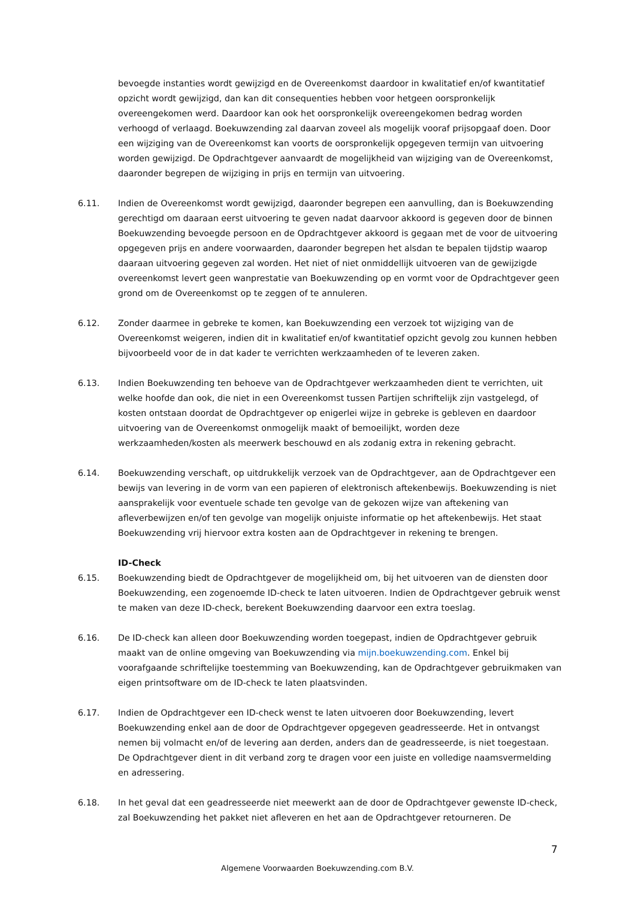bevoegde instanties wordt gewijzigd en de Overeenkomst daardoor in kwalitatief en/of kwantitatief opzicht wordt gewijzigd, dan kan dit consequenties hebben voor hetgeen oorspronkelijk overeengekomen werd. Daardoor kan ook het oorspronkelijk overeengekomen bedrag worden verhoogd of verlaagd. Boekuwzending zal daarvan zoveel als mogelijk vooraf prijsopgaaf doen. Door een wijziging van de Overeenkomst kan voorts de oorspronkelijk opgegeven termijn van uitvoering worden gewijzigd. De Opdrachtgever aanvaardt de mogelijkheid van wijziging van de Overeenkomst, daaronder begrepen de wijziging in prijs en termijn van uitvoering.
6.11. Indien de Overeenkomst wordt gewijzigd, daaronder begrepen een aanvulling, dan is Boekuwzending gerechtigd om daaraan eerst uitvoering te geven nadat daarvoor akkoord is gegeven door de binnen Boekuwzending bevoegde persoon en de Opdrachtgever akkoord is gegaan met de voor de uitvoering opgegeven prijs en andere voorwaarden, daaronder begrepen het alsdan te bepalen tijdstip waarop daaraan uitvoering gegeven zal worden. Het niet of niet onmiddellijk uitvoeren van de gewijzigde overeenkomst levert geen wanprestatie van Boekuwzending op en vormt voor de Opdrachtgever geen grond om de Overeenkomst op te zeggen of te annuleren.
6.12. Zonder daarmee in gebreke te komen, kan Boekuwzending een verzoek tot wijziging van de Overeenkomst weigeren, indien dit in kwalitatief en/of kwantitatief opzicht gevolg zou kunnen hebben bijvoorbeeld voor de in dat kader te verrichten werkzaamheden of te leveren zaken.
6.13. Indien Boekuwzending ten behoeve van de Opdrachtgever werkzaamheden dient te verrichten, uit welke hoofde dan ook, die niet in een Overeenkomst tussen Partijen schriftelijk zijn vastgelegd, of kosten ontstaan doordat de Opdrachtgever op enigerlei wijze in gebreke is gebleven en daardoor uitvoering van de Overeenkomst onmogelijk maakt of bemoeilijkt, worden deze werkzaamheden/kosten als meerwerk beschouwd en als zodanig extra in rekening gebracht.
6.14. Boekuwzending verschaft, op uitdrukkelijk verzoek van de Opdrachtgever, aan de Opdrachtgever een bewijs van levering in de vorm van een papieren of elektronisch aftekenbewijs. Boekuwzending is niet aansprakelijk voor eventuele schade ten gevolge van de gekozen wijze van aftekening van afleverbewijzen en/of ten gevolge van mogelijk onjuiste informatie op het aftekenbewijs. Het staat Boekuwzending vrij hiervoor extra kosten aan de Opdrachtgever in rekening te brengen.
ID-Check
6.15. Boekuwzending biedt de Opdrachtgever de mogelijkheid om, bij het uitvoeren van de diensten door Boekuwzending, een zogenoemde ID-check te laten uitvoeren. Indien de Opdrachtgever gebruik wenst te maken van deze ID-check, berekent Boekuwzending daarvoor een extra toeslag.
6.16. De ID-check kan alleen door Boekuwzending worden toegepast, indien de Opdrachtgever gebruik maakt van de online omgeving van Boekuwzending via mijn.boekuwzending.com. Enkel bij voorafgaande schriftelijke toestemming van Boekuwzending, kan de Opdrachtgever gebruikmaken van eigen printsoftware om de ID-check te laten plaatsvinden.
6.17. Indien de Opdrachtgever een ID-check wenst te laten uitvoeren door Boekuwzending, levert Boekuwzending enkel aan de door de Opdrachtgever opgegeven geadresseerde. Het in ontvangst nemen bij volmacht en/of de levering aan derden, anders dan de geadresseerde, is niet toegestaan. De Opdrachtgever dient in dit verband zorg te dragen voor een juiste en volledige naamsvermelding en adressering.
6.18. In het geval dat een geadresseerde niet meewerkt aan de door de Opdrachtgever gewenste ID-check, zal Boekuwzending het pakket niet afleveren en het aan de Opdrachtgever retourneren. De
7
Algemene Voorwaarden Boekuwzending.com B.V.